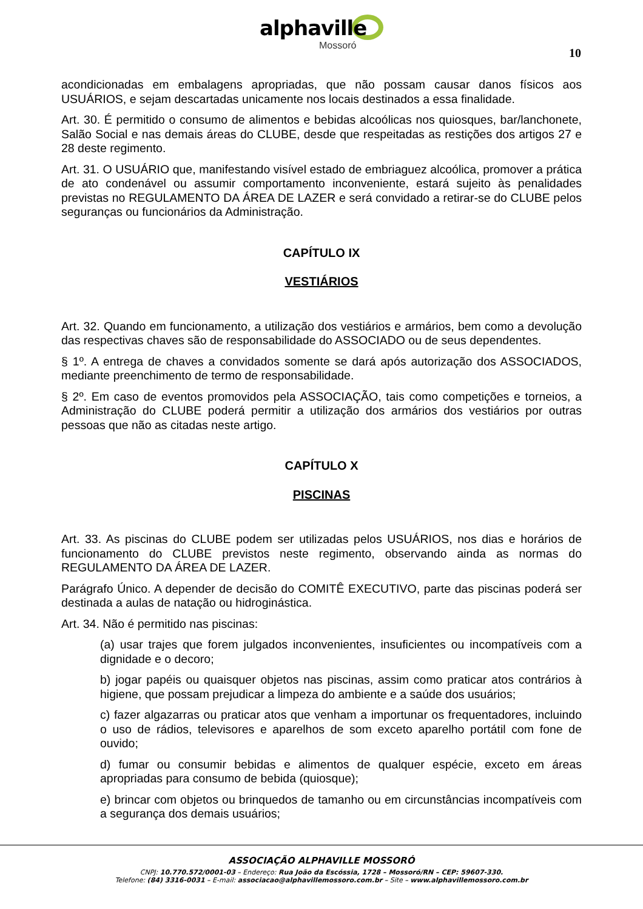alphaville
Mossoró
10
acondicionadas em embalagens apropriadas, que não possam causar danos físicos aos USUÁRIOS, e sejam descartadas unicamente nos locais destinados a essa finalidade.
Art. 30. É permitido o consumo de alimentos e bebidas alcoólicas nos quiosques, bar/lanchonete, Salão Social e nas demais áreas do CLUBE, desde que respeitadas as restições dos artigos 27 e 28 deste regimento.
Art. 31. O USUÁRIO que, manifestando visível estado de embriaguez alcoólica, promover a prática de ato condenável ou assumir comportamento inconveniente, estará sujeito às penalidades previstas no REGULAMENTO DA ÁREA DE LAZER e será convidado a retirar-se do CLUBE pelos seguranças ou funcionários da Administração.
CAPÍTULO IX
VESTIÁRIOS
Art. 32. Quando em funcionamento, a utilização dos vestiários e armários, bem como a devolução das respectivas chaves são de responsabilidade do ASSOCIADO ou de seus dependentes.
§ 1º. A entrega de chaves a convidados somente se dará após autorização dos ASSOCIADOS, mediante preenchimento de termo de responsabilidade.
§ 2º. Em caso de eventos promovidos pela ASSOCIAÇÃO, tais como competições e torneios, a Administração do CLUBE poderá permitir a utilização dos armários dos vestiários por outras pessoas que não as citadas neste artigo.
CAPÍTULO X
PISCINAS
Art. 33. As piscinas do CLUBE podem ser utilizadas pelos USUÁRIOS, nos dias e horários de funcionamento do CLUBE previstos neste regimento, observando ainda as normas do REGULAMENTO DA ÁREA DE LAZER.
Parágrafo Único. A depender de decisão do COMITÊ EXECUTIVO, parte das piscinas poderá ser destinada a aulas de natação ou hidroginástica.
Art. 34. Não é permitido nas piscinas:
(a) usar trajes que forem julgados inconvenientes, insuficientes ou incompatíveis com a dignidade e o decoro;
b) jogar papéis ou quaisquer objetos nas piscinas, assim como praticar atos contrários à higiene, que possam prejudicar a limpeza do ambiente e a saúde dos usuários;
c) fazer algazarras ou praticar atos que venham a importunar os frequentadores, incluindo o uso de rádios, televisores e aparelhos de som exceto aparelho portátil com fone de ouvido;
d) fumar ou consumir bebidas e alimentos de qualquer espécie, exceto em áreas apropriadas para consumo de bebida (quiosque);
e) brincar com objetos ou brinquedos de tamanho ou em circunstâncias incompatíveis com a segurança dos demais usuários;
ASSOCIAÇÃO ALPHAVILLE MOSSORÓ
CNPJ: 10.770.572/0001-03 – Endereço: Rua João da Escóssia, 1728 – Mossoró/RN – CEP: 59607-330.
Telefone: (84) 3316-0031 – E-mail: associacao@alphavillemossoro.com.br – Site – www.alphavillemossoro.com.br